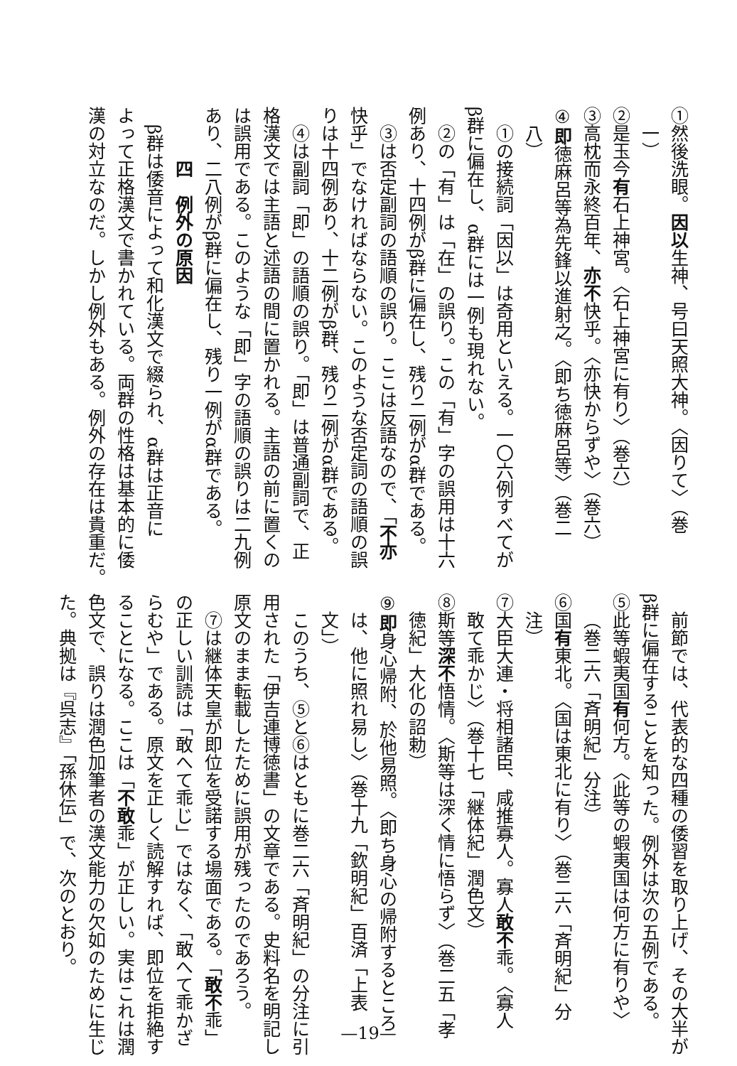①然後洗眼。因以生神、号曰天照大神。〈因りて〉（巻
一）
②是玉今有石上神宮。〈石上神宮に有り〉（巻六）
③高枕而永終百年、亦不快乎。〈亦快からずや〉（巻六）
④即徳麻呂等為先鋒以進射之。〈即ち徳麻呂等〉（巻二
八）
①の接続詞「因以」は奇用といえる。一〇六例すべてが
β群に偏在し、α群には一例も現れない。
②の「有」は「在」の誤り。この「有」字の誤用は十六
例あり、十四例がβ群に偏在し、残り二例がα群である。
③は否定副詞の語順の誤り。ここは反語なので、「不亦
快乎」でなければならない。このような否定詞の語順の誤
りは十四例あり、十二例がβ群、残り二例がα群である。
④は副詞「即」の語順の誤り。「即」は普通副詞で、正
格漢文では主語と述語の間に置かれる。主語の前に置くの
は誤用である。このような「即」字の語順の誤りは二九例
あり、二八例がβ群に偏在し、残り一例がα群である。
四　例外の原因
β群は倭音によって和化漢文で綴られ、α群は正音に
よって正格漢文で書かれている。両群の性格は基本的に倭
漢の対立なのだ。しかし例外もある。例外の存在は貴重だ。
前節では、代表的な四種の倭習を取り上げ、その大半が
β群に偏在することを知った。例外は次の五例である。
⑤此等蝦夷国有何方。〈此等の蝦夷国は何方に有りや〉
（巻二六「斉明紀」分注）
⑥国有東北。〈国は東北に有り〉（巻二六「斉明紀」分
注）
⑦大臣大連・将相諸臣、咸推寡人。寡人敢不乖。〈寡人
敢て乖かじ〉（巻十七「継体紀」潤色文）
⑧斯等深不悟情。〈斯等は深く情に悟らず〉（巻二五「孝
徳紀」大化の詔勅）
⑨即身心帰附、於他易照。〈即ち身心の帰附するところ
は、他に照れ易し〉（巻十九「欽明紀」百済「上表
文」）
このうち、⑤と⑥はともに巻二六「斉明紀」の分注に引
用された「伊吉連博徳書」の文章である。史料名を明記し
原文のまま転載したために誤用が残ったのであろう。
⑦は継体天皇が即位を受諾する場面である。「敢不乖」
の正しい訓読は「敢へて乖じ」ではなく、「敢へて乖かざ
らむや」である。原文を正しく読解すれば、即位を拒絶す
ることになる。ここは「不敢乖」が正しい。実はこれは潤
色文で、誤りは潤色加筆者の漢文能力の欠如のために生じ
た。典拠は『呉志』「孫休伝」で、次のとおり。
—19—